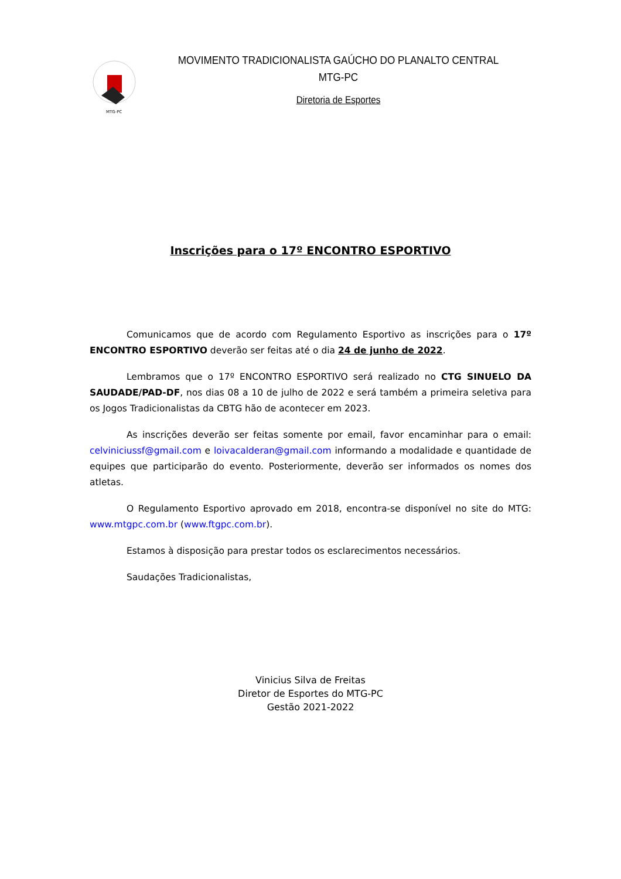MTG-PC
MOVIMENTO TRADICIONALISTA GAÚCHO DO PLANALTO CENTRAL
MTG-PC
Diretoria de Esportes
Inscrições para o 17º ENCONTRO ESPORTIVO
Comunicamos que de acordo com Regulamento Esportivo as inscrições para o 17º ENCONTRO ESPORTIVO deverão ser feitas até o dia 24 de junho de 2022.
Lembramos que o 17º ENCONTRO ESPORTIVO será realizado no CTG SINUELO DA SAUDADE/PAD-DF, nos dias 08 a 10 de julho de 2022 e será também a primeira seletiva para os Jogos Tradicionalistas da CBTG hão de acontecer em 2023.
As inscrições deverão ser feitas somente por email, favor encaminhar para o email: celviniciussf@gmail.com e loivacalderan@gmail.com informando a modalidade e quantidade de equipes que participarão do evento. Posteriormente, deverão ser informados os nomes dos atletas.
O Regulamento Esportivo aprovado em 2018, encontra-se disponível no site do MTG: www.mtgpc.com.br (www.ftgpc.com.br).
Estamos à disposição para prestar todos os esclarecimentos necessários.
Saudações Tradicionalistas,
Vinicius Silva de Freitas
Diretor de Esportes do MTG-PC
Gestão 2021-2022